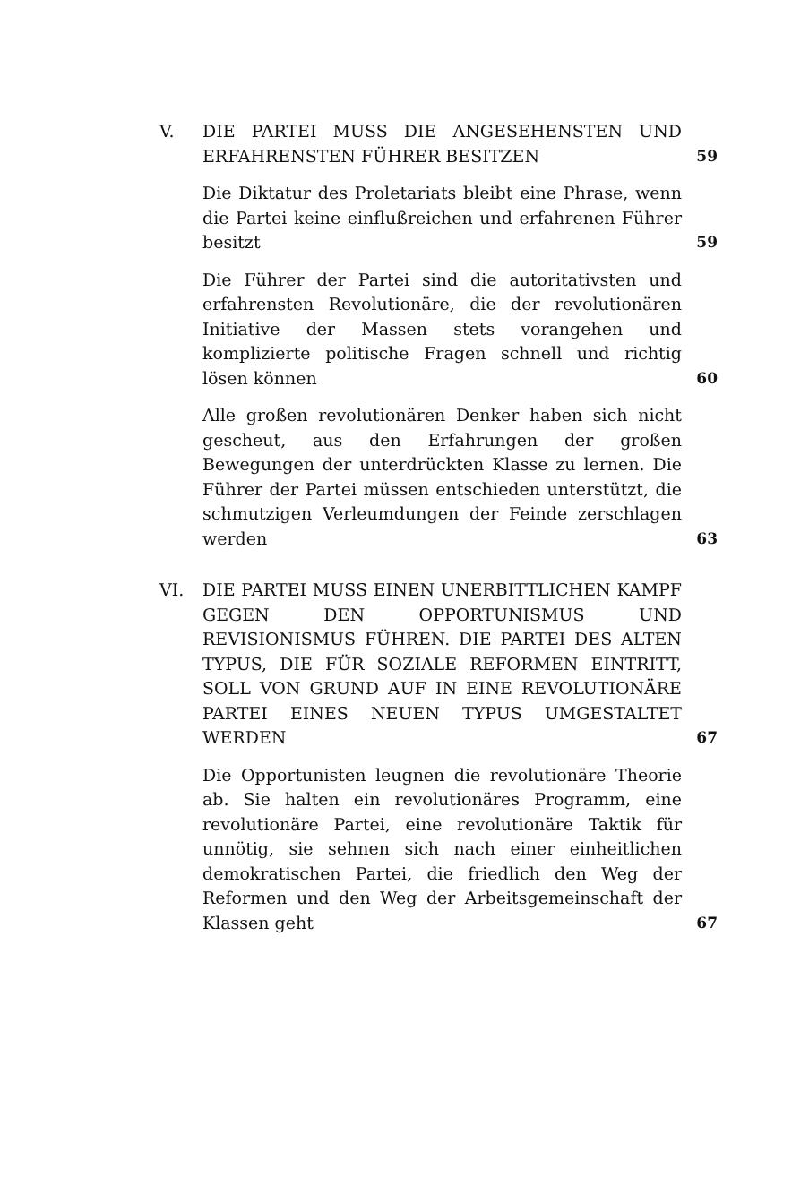V. DIE PARTEI MUSS DIE ANGESEHENSTEN UND ERFAHRENSTEN FÜHRER BESITZEN
59
Die Diktatur des Proletariats bleibt eine Phrase, wenn die Partei keine einflußreichen und erfahrenen Führer besitzt
59
Die Führer der Partei sind die autoritativsten und erfahrensten Revolutionäre, die der revolutionären Initiative der Massen stets vorangehen und komplizierte politische Fragen schnell und richtig lösen können
60
Alle großen revolutionären Denker haben sich nicht gescheut, aus den Erfahrungen der großen Bewegungen der unterdrückten Klasse zu lernen. Die Führer der Partei müssen entschieden unterstützt, die schmutzigen Verleumdungen der Feinde zerschlagen werden
63
VI. DIE PARTEI MUSS EINEN UNERBITTLICHEN KAMPF GEGEN DEN OPPORTUNISMUS UND REVISIONISMUS FÜHREN. DIE PARTEI DES ALTEN TYPUS, DIE FÜR SOZIALE REFORMEN EINTRITT, SOLL VON GRUND AUF IN EINE REVOLUTIONÄRE PARTEI EINES NEUEN TYPUS UMGESTALTET WERDEN
67
Die Opportunisten leugnen die revolutionäre Theorie ab. Sie halten ein revolutionäres Programm, eine revolutionäre Partei, eine revolutionäre Taktik für unnötig, sie sehnen sich nach einer einheitlichen demokratischen Partei, die friedlich den Weg der Reformen und den Weg der Arbeitsgemeinschaft der Klassen geht
67